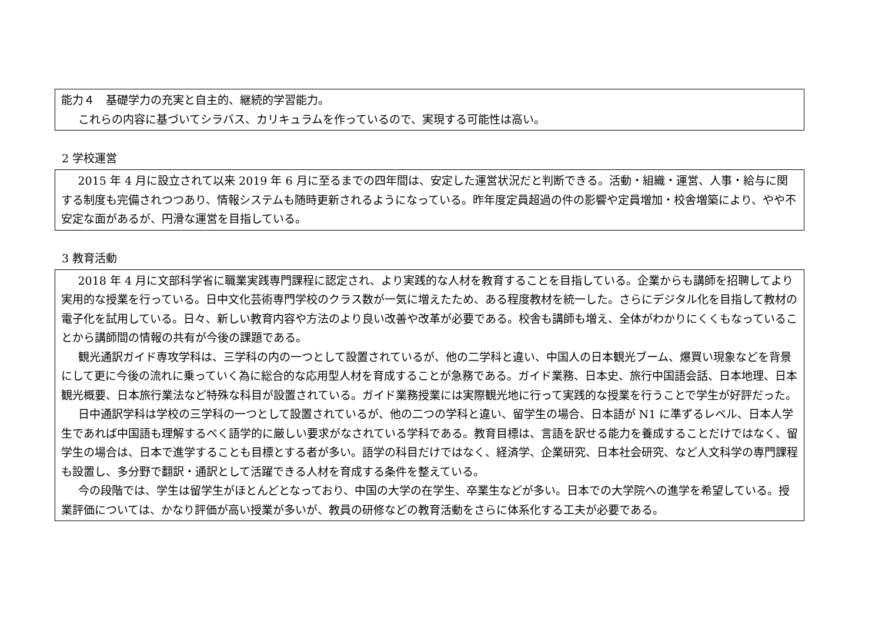能力４　基礎学力の充実と自主的、継続的学習能力。
これらの内容に基づいてシラバス、カリキュラムを作っているので、実現する可能性は高い。
2 学校運営
2015 年 4 月に設立されて以来 2019 年 6 月に至るまでの四年間は、安定した運営状況だと判断できる。活動・組織・運営、人事・給与に関する制度も完備されつつあり、情報システムも随時更新されるようになっている。昨年度定員超過の件の影響や定員増加・校舎増築により、やや不安定な面があるが、円滑な運営を目指している。
3 教育活動
2018 年 4 月に文部科学省に職業実践専門課程に認定され、より実践的な人材を教育することを目指している。企業からも講師を招聘してより実用的な授業を行っている。日中文化芸術専門学校のクラス数が一気に増えたため、ある程度教材を統一した。さらにデジタル化を目指して教材の電子化を試用している。日々、新しい教育内容や方法のより良い改善や改革が必要である。校舎も講師も増え、全体がわかりにくくもなっていることから講師間の情報の共有が今後の課題である。
観光通訳ガイド専攻学科は、三学科の内の一つとして設置されているが、他の二学科と違い、中国人の日本観光ブーム、爆買い現象などを背景にして更に今後の流れに乗っていく為に総合的な応用型人材を育成することが急務である。ガイド業務、日本史、旅行中国語会話、日本地理、日本観光概要、日本旅行業法など特殊な科目が設置されている。ガイド業務授業には実際観光地に行って実践的な授業を行うことで学生が好評だった。
日中通訳学科は学校の三学科の一つとして設置されているが、他の二つの学科と違い、留学生の場合、日本語が N1 に準ずるレベル、日本人学生であれば中国語も理解するべく語学的に厳しい要求がなされている学科である。教育目標は、言語を訳せる能力を養成することだけではなく、留学生の場合は、日本で進学することも目標とする者が多い。語学の科目だけではなく、経済学、企業研究、日本社会研究、など人文科学の専門課程も設置し、多分野で翻訳・通訳として活躍できる人材を育成する条件を整えている。
今の段階では、学生は留学生がほとんどとなっており、中国の大学の在学生、卒業生などが多い。日本での大学院への進学を希望している。授業評価については、かなり評価が高い授業が多いが、教員の研修などの教育活動をさらに体系化する工夫が必要である。